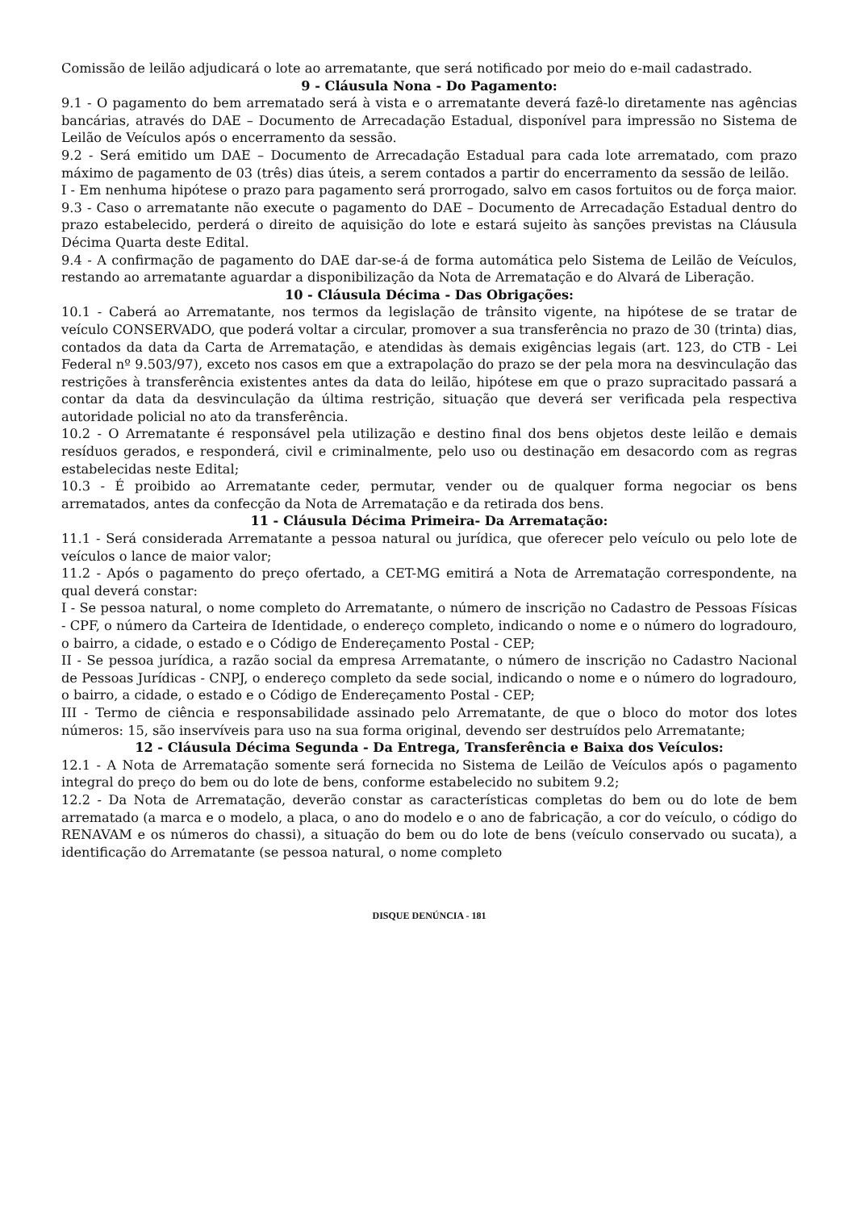Comissão de leilão adjudicará o lote ao arrematante, que será notificado por meio do e-mail cadastrado.
9 - Cláusula Nona - Do Pagamento:
9.1 - O pagamento do bem arrematado será à vista e o arrematante deverá fazê-lo diretamente nas agências bancárias, através do DAE – Documento de Arrecadação Estadual, disponível para impressão no Sistema de Leilão de Veículos após o encerramento da sessão.
9.2 - Será emitido um DAE – Documento de Arrecadação Estadual para cada lote arrematado, com prazo máximo de pagamento de 03 (três) dias úteis, a serem contados a partir do encerramento da sessão de leilão.
I - Em nenhuma hipótese o prazo para pagamento será prorrogado, salvo em casos fortuitos ou de força maior.
9.3 - Caso o arrematante não execute o pagamento do DAE – Documento de Arrecadação Estadual dentro do prazo estabelecido, perderá o direito de aquisição do lote e estará sujeito às sanções previstas na Cláusula Décima Quarta deste Edital.
9.4 - A confirmação de pagamento do DAE dar-se-á de forma automática pelo Sistema de Leilão de Veículos, restando ao arrematante aguardar a disponibilização da Nota de Arrematação e do Alvará de Liberação.
10 - Cláusula Décima - Das Obrigações:
10.1 - Caberá ao Arrematante, nos termos da legislação de trânsito vigente, na hipótese de se tratar de veículo CONSERVADO, que poderá voltar a circular, promover a sua transferência no prazo de 30 (trinta) dias, contados da data da Carta de Arrematação, e atendidas às demais exigências legais (art. 123, do CTB - Lei Federal nº 9.503/97), exceto nos casos em que a extrapolação do prazo se der pela mora na desvinculação das restrições à transferência existentes antes da data do leilão, hipótese em que o prazo supracitado passará a contar da data da desvinculação da última restrição, situação que deverá ser verificada pela respectiva autoridade policial no ato da transferência.
10.2 - O Arrematante é responsável pela utilização e destino final dos bens objetos deste leilão e demais resíduos gerados, e responderá, civil e criminalmente, pelo uso ou destinação em desacordo com as regras estabelecidas neste Edital;
10.3 - É proibido ao Arrematante ceder, permutar, vender ou de qualquer forma negociar os bens arrematados, antes da confecção da Nota de Arrematação e da retirada dos bens.
11 - Cláusula Décima Primeira- Da Arrematação:
11.1 - Será considerada Arrematante a pessoa natural ou jurídica, que oferecer pelo veículo ou pelo lote de veículos o lance de maior valor;
11.2 - Após o pagamento do preço ofertado, a CET-MG emitirá a Nota de Arrematação correspondente, na qual deverá constar:
I - Se pessoa natural, o nome completo do Arrematante, o número de inscrição no Cadastro de Pessoas Físicas - CPF, o número da Carteira de Identidade, o endereço completo, indicando o nome e o número do logradouro, o bairro, a cidade, o estado e o Código de Endereçamento Postal - CEP;
II - Se pessoa jurídica, a razão social da empresa Arrematante, o número de inscrição no Cadastro Nacional de Pessoas Jurídicas - CNPJ, o endereço completo da sede social, indicando o nome e o número do logradouro, o bairro, a cidade, o estado e o Código de Endereçamento Postal - CEP;
III - Termo de ciência e responsabilidade assinado pelo Arrematante, de que o bloco do motor dos lotes números: 15, são inservíveis para uso na sua forma original, devendo ser destruídos pelo Arrematante;
12 - Cláusula Décima Segunda - Da Entrega, Transferência e Baixa dos Veículos:
12.1 - A Nota de Arrematação somente será fornecida no Sistema de Leilão de Veículos após o pagamento integral do preço do bem ou do lote de bens, conforme estabelecido no subitem 9.2;
12.2 - Da Nota de Arrematação, deverão constar as características completas do bem ou do lote de bem arrematado (a marca e o modelo, a placa, o ano do modelo e o ano de fabricação, a cor do veículo, o código do RENAVAM e os números do chassi), a situação do bem ou do lote de bens (veículo conservado ou sucata), a identificação do Arrematante (se pessoa natural, o nome completo
DISQUE DENÚNCIA - 181